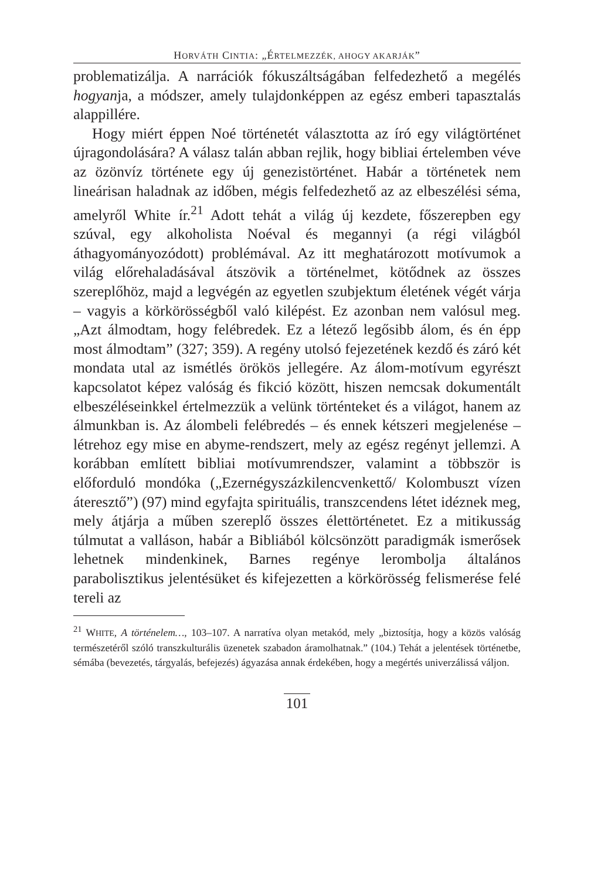HORVÁTH CINTIA: „ÉRTELMEZZÉK, AHOGY AKARJÁK”
problematizálja. A narrációk fókuszáltságában felfedezhető a megélés hogyanja, a módszer, amely tulajdonképpen az egész emberi tapasztalás alappillére.
Hogy miért éppen Noé történetét választotta az író egy világtörténet újragondolására? A válasz talán abban rejlik, hogy bibliai értelemben véve az özönvíz története egy új genezistörténet. Habár a történetek nem lineárisan haladnak az időben, mégis felfedezhető az az elbeszélési séma, amelyről White ír.<sup>21</sup> Adott tehát a világ új kezdete, főszerepben egy szúval, egy alkoholista Noéval és megannyi (a régi világból áthagyományozódott) problémával. Az itt meghatározott motívumok a világ előrehaladásával átszövik a történelmet, kötődnek az összes szereplőhöz, majd a legvégén az egyetlen szubjektum életének végét várja – vagyis a körkörösségből való kilépést. Ez azonban nem valósul meg. „Azt álmodtam, hogy felébredek. Ez a létező legősibb álom, és én épp most álmodtam” (327; 359). A regény utolsó fejezetének kezdő és záró két mondata utal az ismétlés örökös jellegére. Az álom-motívum egyrészt kapcsolatot képez valóság és fikció között, hiszen nemcsak dokumentált elbeszéléseinkkel értelmezzük a velünk történteket és a világot, hanem az álmunkban is. Az álombeli felébredés – és ennek kétszeri megjelenése – létrehoz egy mise en abyme-rendszert, mely az egész regényt jellemzi. A korábban említett bibliai motívumrendszer, valamint a többször is előforduló mondóka („Ezernégyszázkilencvenkettő/ Kolombuszt vízen áteresztő”) (97) mind egyfajta spirituális, transzcendens létet idéznek meg, mely átjárja a műben szereplő összes élettörténetet. Ez a mitikusság túlmutat a valláson, habár a Bibliából kölcsönzött paradigmák ismerősek lehetnek mindenkinek, Barnes regénye lerombolja általános parabolisztikus jelentésüket és kifejezetten a körkörösség felismerése felé tereli az
<sup>21</sup> WHITE, A történelem…, 103–107. A narratíva olyan metakód, mely „biztosítja, hogy a közös valóság természetéről szóló transzkulturális üzenetek szabadon áramolhatnak.” (104.) Tehát a jelentések történetbe, sémába (bevezetés, tárgyalás, befejezés) ágyazása annak érdekében, hogy a megértés univerzálissá váljon.
101